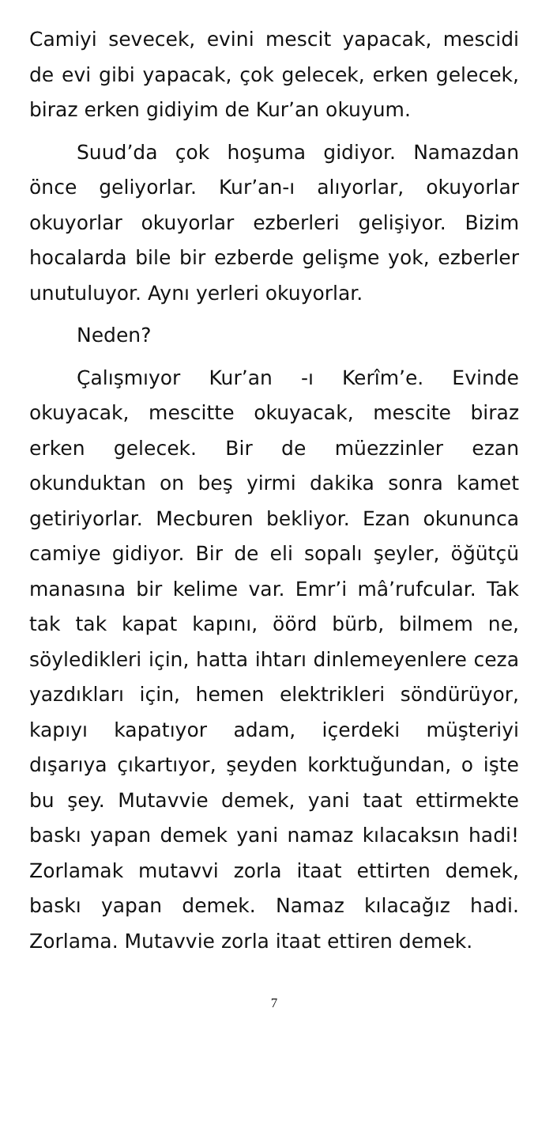Camiyi sevecek, evini mescit yapacak, mescidi de evi gibi yapacak, çok gelecek, erken gelecek, biraz erken gidiyim de Kur’an okuyum.
Suud’da çok hoşuma gidiyor. Namazdan önce geliyorlar. Kur’an-ı alıyorlar, okuyorlar okuyorlar okuyorlar ezberleri gelişiyor. Bizim hocalarda bile bir ezberde gelişme yok, ezberler unutuluyor. Aynı yerleri okuyorlar.
Neden?
Çalışmıyor Kur’an -ı Kerîm’e. Evinde okuyacak, mescitte okuyacak, mescite biraz erken gelecek. Bir de müezzinler ezan okunduktan on beş yirmi dakika sonra kamet getiriyorlar. Mecburen bekliyor. Ezan okununca camiye gidiyor. Bir de eli sopalı şeyler, öğütçü manasına bir kelime var. Emr’i mâ’rufcular. Tak tak tak kapat kapını, öörd bürb, bilmem ne, söyledikleri için, hatta ihtarı dinlemeyenlere ceza yazdıkları için, hemen elektrikleri söndürüyor, kapıyı kapatıyor adam, içerdeki müşteriyi dışarıya çıkartıyor, şeyden korktuğundan, o işte bu şey. Mutavvie demek, yani taat ettirmekte baskı yapan demek yani namaz kılacaksın hadi! Zorlamak mutavvi zorla itaat ettirten demek, baskı yapan demek. Namaz kılacağız hadi. Zorlama. Mutavvie zorla itaat ettiren demek.
7